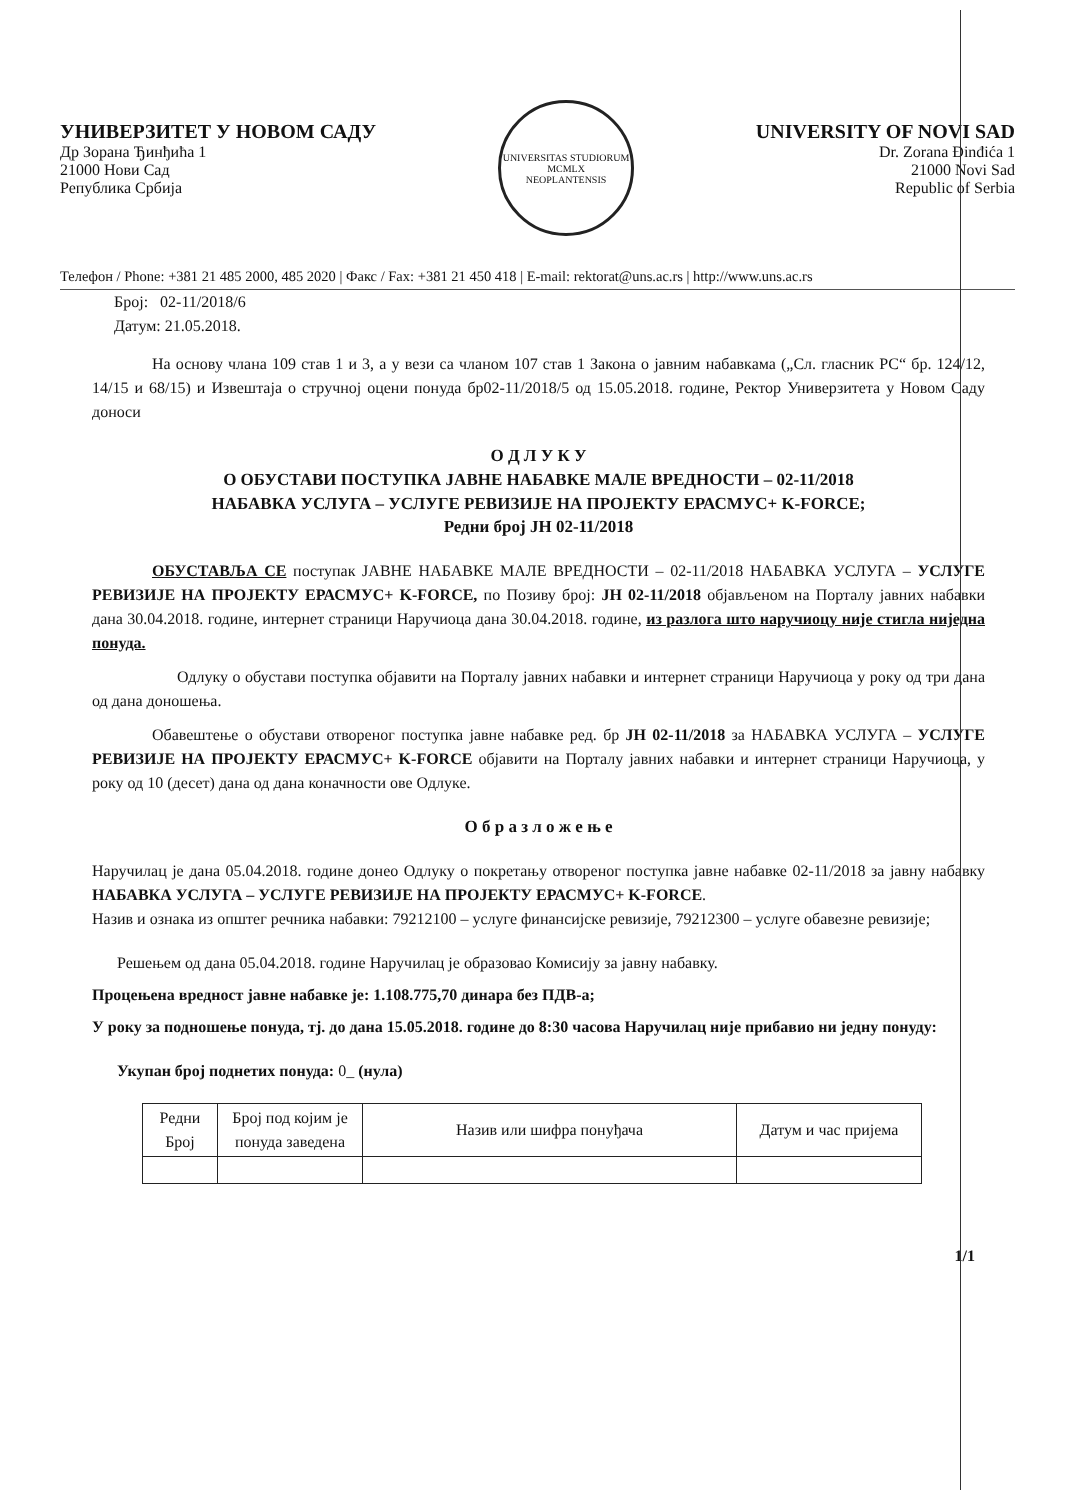УНИВЕРЗИТЕТ У НОВОМ САДУ
Др Зорана Ђинђића 1
21000 Нови Сад
Република Србија
UNIVERSITAS STUDIORUM
MCMLX
NEOPLANTENSIS
UNIVERSITY OF NOVI SAD
Dr. Zorana Đinđića 1
21000 Novi Sad
Republic of Serbia
Телефон / Phone: +381 21 485 2000, 485 2020 | Факс / Fax: +381 21 450 418 | E-mail: rektorat@uns.ac.rs | http://www.uns.ac.rs
Број: 02-11/2018/6
Датум: 21.05.2018.
На основу члана 109 став 1 и 3, а у вези са чланом 107 став 1 Закона о јавним набавкама („Сл. гласник РС“ бр. 124/12, 14/15 и 68/15) и Извештаја о стручној оцени понуда бр02-11/2018/5 од 15.05.2018. године, Ректор Универзитета у Новом Саду доноси
О Д Л У К У
О ОБУСТАВИ ПОСТУПКА ЈАВНЕ НАБАВКЕ МАЛЕ ВРЕДНОСТИ – 02-11/2018
НАБАВКА УСЛУГА – УСЛУГЕ РЕВИЗИЈЕ НА ПРОЈЕКТУ ЕРАСМУС+ K-FORCE;
Редни број ЈН 02-11/2018
ОБУСТАВЉА СЕ поступак ЈАВНЕ НАБАВКЕ МАЛЕ ВРЕДНОСТИ – 02-11/2018 НАБАВКА УСЛУГА – УСЛУГЕ РЕВИЗИЈЕ НА ПРОЈЕКТУ ЕРАСМУС+ K-FORCE, по Позиву број: ЈН 02-11/2018 објављеном на Порталу јавних набавки дана 30.04.2018. године, интернет страници Наручиоца дана 30.04.2018. године, из разлога што наручиоцу није стигла ниједна понуда.
Одлуку о обустави поступка објавити на Порталу јавних набавки и интернет страници Наручиоца у року од три дана од дана доношења.
Обавештење о обустави отвореног поступка јавне набавке ред. бр ЈН 02-11/2018 за НАБАВКА УСЛУГА – УСЛУГЕ РЕВИЗИЈЕ НА ПРОЈЕКТУ ЕРАСМУС+ K-FORCE објавити на Порталу јавних набавки и интернет страници Наручиоца, у року од 10 (десет) дана од дана коначности ове Одлуке.
О б р а з л о ж е њ е
Наручилац је дана 05.04.2018. године донео Одлуку о покретању отвореног поступка јавне набавке 02-11/2018 за јавну набавку НАБАВКА УСЛУГА – УСЛУГЕ РЕВИЗИЈЕ НА ПРОЈЕКТУ ЕРАСМУС+ K-FORCE.
Назив и ознака из општег речника набавки: 79212100 – услуге финансијске ревизије, 79212300 – услуге обавезне ревизије;
Решењем од дана 05.04.2018. године Наручилац је образовао Комисију за јавну набавку.
Процењена вредност јавне набавке је: 1.108.775,70 динара без ПДВ-а;
У року за подношење понуда, тј. до дана 15.05.2018. године до 8:30 часова Наручилац није прибавио ни једну понуду:
Укупан број поднетих понуда: 0_ (нула)
| Редни Број | Број под којим је понуда заведена | Назив или шифра понуђача | Датум и час пријема |
| --- | --- | --- | --- |
1/1